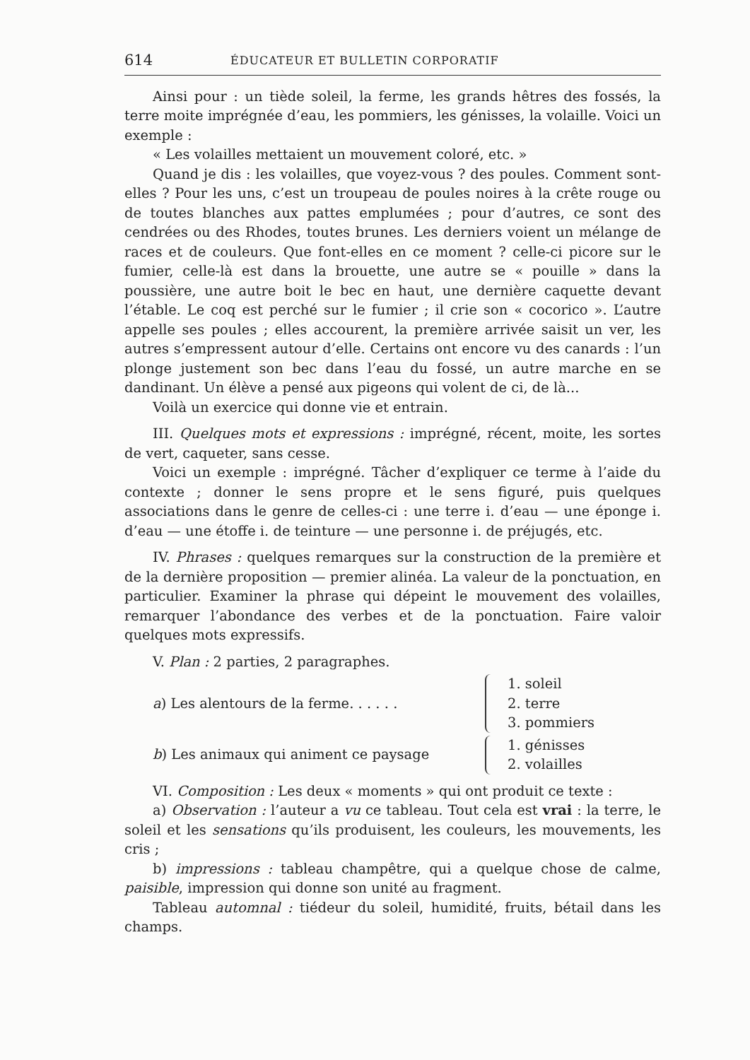614 ÉDUCATEUR ET BULLETIN CORPORATIF
Ainsi pour : un tiède soleil, la ferme, les grands hêtres des fossés, la terre moite imprégnée d’eau, les pommiers, les génisses, la volaille. Voici un exemple :
« Les volailles mettaient un mouvement coloré, etc. »
Quand je dis : les volailles, que voyez-vous ? des poules. Comment sont-elles ? Pour les uns, c’est un troupeau de poules noires à la crête rouge ou de toutes blanches aux pattes emplumées ; pour d’autres, ce sont des cendrées ou des Rhodes, toutes brunes. Les derniers voient un mélange de races et de couleurs. Que font-elles en ce moment ? celle-ci picore sur le fumier, celle-là est dans la brouette, une autre se « pouille » dans la poussière, une autre boit le bec en haut, une dernière caquette devant l’étable. Le coq est perché sur le fumier ; il crie son « cocorico ». L’autre appelle ses poules ; elles accourent, la première arrivée saisit un ver, les autres s’empressent autour d’elle. Certains ont encore vu des canards : l’un plonge justement son bec dans l’eau du fossé, un autre marche en se dandinant. Un élève a pensé aux pigeons qui volent de ci, de là...
Voilà un exercice qui donne vie et entrain.
III. Quelques mots et expressions : imprégné, récent, moite, les sortes de vert, caqueter, sans cesse.
Voici un exemple : imprégné. Tâcher d’expliquer ce terme à l’aide du contexte ; donner le sens propre et le sens figuré, puis quelques associations dans le genre de celles-ci : une terre i. d’eau — une éponge i. d’eau — une étoffe i. de teinture — une personne i. de préjugés, etc.
IV. Phrases : quelques remarques sur la construction de la première et de la dernière proposition — premier alinéa. La valeur de la ponctuation, en particulier. Examiner la phrase qui dépeint le mouvement des volailles, remarquer l’abondance des verbes et de la ponctuation. Faire valoir quelques mots expressifs.
V. Plan : 2 parties, 2 paragraphes.
a) Les alentours de la ferme. . . . . .
1. soleil
2. terre
3. pommiers
b) Les animaux qui animent ce paysage
1. génisses
2. volailles
VI. Composition : Les deux « moments » qui ont produit ce texte :
a) Observation : l’auteur a vu ce tableau. Tout cela est vrai : la terre, le soleil et les sensations qu’ils produisent, les couleurs, les mouvements, les cris ;
b) impressions : tableau champêtre, qui a quelque chose de calme, paisible, impression qui donne son unité au fragment.
Tableau automnal : tiédeur du soleil, humidité, fruits, bétail dans les champs.